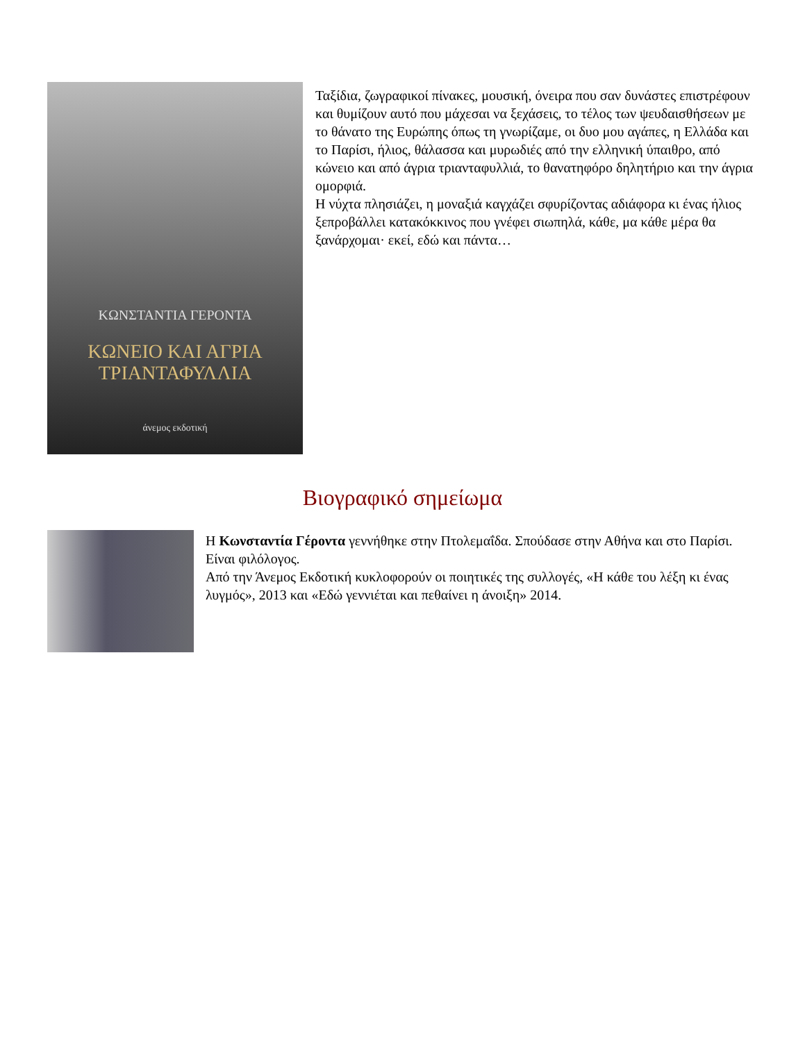ΚΩΝΣΤΑΝΤΙΑ ΓΕΡΟΝΤΑ
ΚΩΝΕΙΟ ΚΑΙ ΑΓΡΙΑ
ΤΡΙΑΝΤΑΦΥΛΛΙΑ
άνεμος εκδοτική
Ταξίδια, ζωγραφικοί πίνακες, μουσική, όνειρα που σαν δυνάστες επιστρέφουν και θυμίζουν αυτό που μάχεσαι να ξεχάσεις, το τέλος των ψευδαισθήσεων με το θάνατο της Ευρώπης όπως τη γνωρίζαμε, οι δυο μου αγάπες, η Ελλάδα και το Παρίσι, ήλιος, θάλασσα και μυρωδιές από την ελληνική ύπαιθρο, από κώνειο και από άγρια τριανταφυλλιά, το θανατηφόρο δηλητήριο και την άγρια ομορφιά.
Η νύχτα πλησιάζει, η μοναξιά καγχάζει σφυρίζοντας αδιάφορα κι ένας ήλιος ξεπροβάλλει κατακόκκινος που γνέφει σιωπηλά, κάθε, μα κάθε μέρα θα ξανάρχομαι· εκεί, εδώ και πάντα…
Βιογραφικό σημείωμα
Η Κωνσταντία Γέροντα γεννήθηκε στην Πτολεμαΐδα. Σπούδασε στην Αθήνα και στο Παρίσι. Είναι φιλόλογος.
Από την Άνεμος Εκδοτική κυκλοφορούν οι ποιητικές της συλλογές, «Η κάθε του λέξη κι ένας λυγμός», 2013 και «Εδώ γεννιέται και πεθαίνει η άνοιξη» 2014.